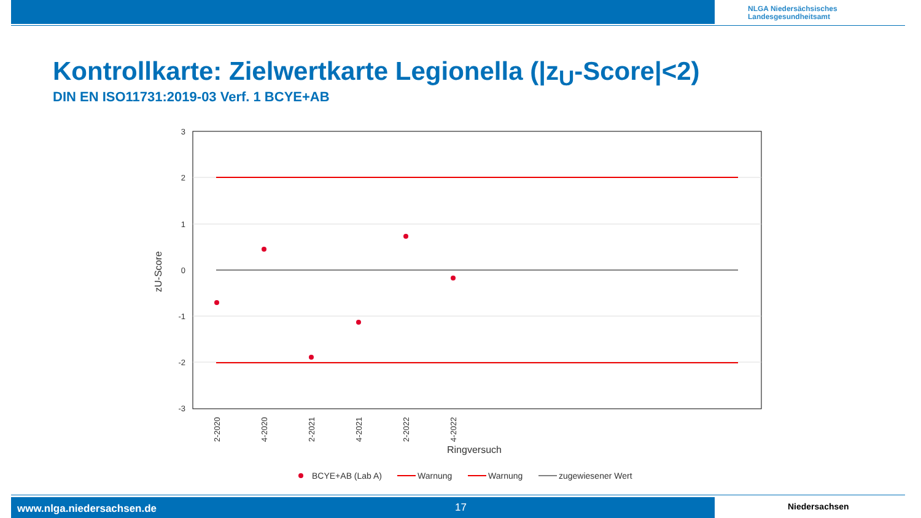NLGA Niedersächsisches
Landesgesundheitsamt
Kontrollkarte: Zielwertkarte Legionella (|z<sub>U</sub>-Score|<2)
DIN EN ISO11731:2019-03 Verf. 1 BCYE+AB
3
2
1
0
-1
-2
-3
2-2020
4-2020
2-2021
4-2021
2-2022
4-2022
zU-Score
Ringversuch
BCYE+AB (Lab A)
Warnung
Warnung
zugewiesener Wert
www.nlga.niedersachsen.de 17 Niedersachsen